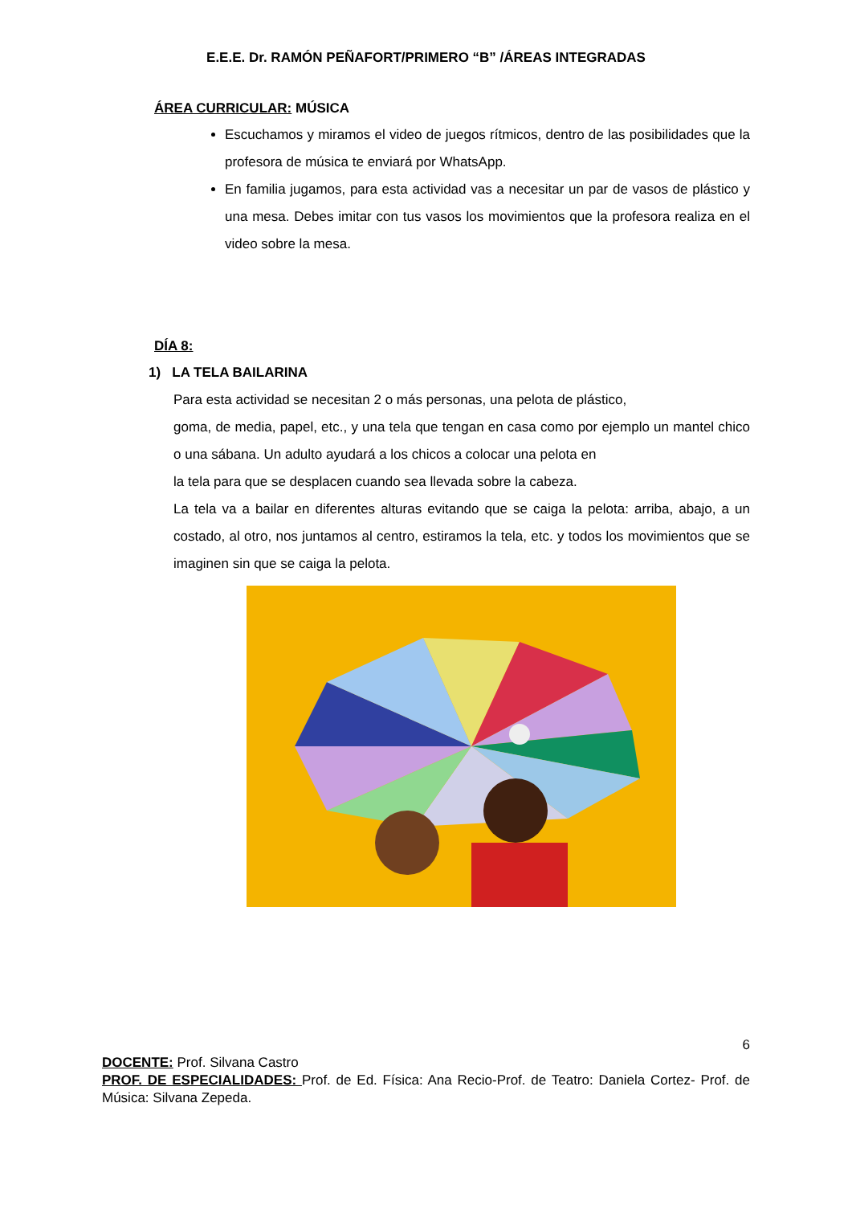E.E.E. Dr. RAMÓN PEÑAFORT/PRIMERO “B” /ÁREAS INTEGRADAS
ÁREA CURRICULAR: MÚSICA
Escuchamos y miramos el video de juegos rítmicos, dentro de las posibilidades que la profesora de música te enviará por WhatsApp.
En familia jugamos, para esta actividad vas a necesitar un par de vasos de plástico y una mesa. Debes imitar con tus vasos los movimientos que la profesora realiza en el video sobre la mesa.
DÍA 8:
1) LA TELA BAILARINA
Para esta actividad se necesitan 2 o más personas, una pelota de plástico,
goma, de media, papel, etc., y una tela que tengan en casa como por ejemplo un mantel chico o una sábana. Un adulto ayudará a los chicos a colocar una pelota en
la tela para que se desplacen cuando sea llevada sobre la cabeza.
La tela va a bailar en diferentes alturas evitando que se caiga la pelota: arriba, abajo, a un costado, al otro, nos juntamos al centro, estiramos la tela, etc. y todos los movimientos que se imaginen sin que se caiga la pelota.
6
DOCENTE: Prof. Silvana Castro
PROF. DE ESPECIALIDADES: Prof. de Ed. Física: Ana Recio-Prof. de Teatro: Daniela Cortez- Prof. de Música: Silvana Zepeda.